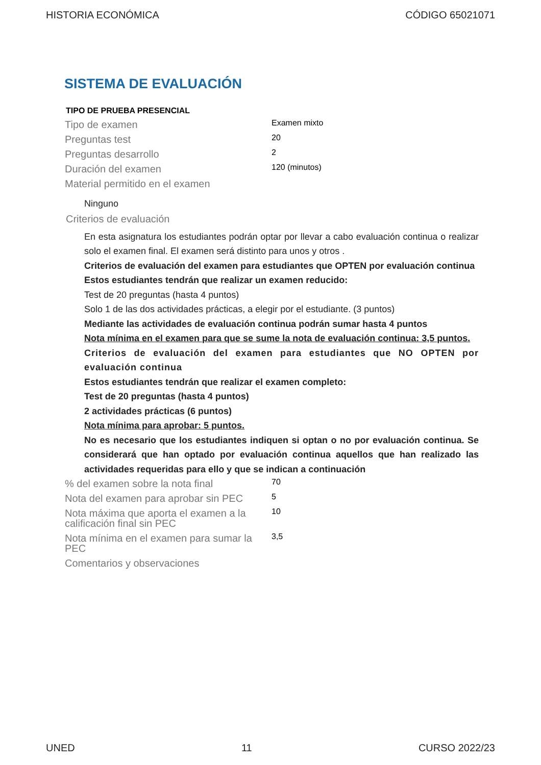HISTORIA ECONÓMICA CÓDIGO 65021071
SISTEMA DE EVALUACIÓN
TIPO DE PRUEBA PRESENCIAL
| Tipo de examen | Examen mixto |
| Preguntas test | 20 |
| Preguntas desarrollo | 2 |
| Duración del examen | 120 (minutos) |
| Material permitido en el examen | |
Ninguno
Criterios de evaluación
En esta asignatura los estudiantes podrán optar por llevar a cabo evaluación continua o realizar solo el examen final. El examen será distinto para unos y otros .
Criterios de evaluación del examen para estudiantes que OPTEN por evaluación continua
Estos estudiantes tendrán que realizar un examen reducido:
Test de 20 preguntas (hasta 4 puntos)
Solo 1 de las dos actividades prácticas, a elegir por el estudiante. (3 puntos)
Mediante las actividades de evaluación continua podrán sumar hasta 4 puntos
Nota mínima en el examen para que se sume la nota de evaluación continua: 3,5 puntos.
Criterios de evaluación del examen para estudiantes que NO OPTEN por evaluación continua
Estos estudiantes tendrán que realizar el examen completo:
Test de 20 preguntas (hasta 4 puntos)
2 actividades prácticas (6 puntos)
Nota mínima para aprobar: 5 puntos.
No es necesario que los estudiantes indiquen si optan o no por evaluación continua. Se considerará que han optado por evaluación continua aquellos que han realizado las actividades requeridas para ello y que se indican a continuación
| % del examen sobre la nota final | 70 |
| Nota del examen para aprobar sin PEC | 5 |
| Nota máxima que aporta el examen a la calificación final sin PEC | 10 |
| Nota mínima en el examen para sumar la PEC | 3,5 |
| Comentarios y observaciones | |
UNED 11 CURSO 2022/23